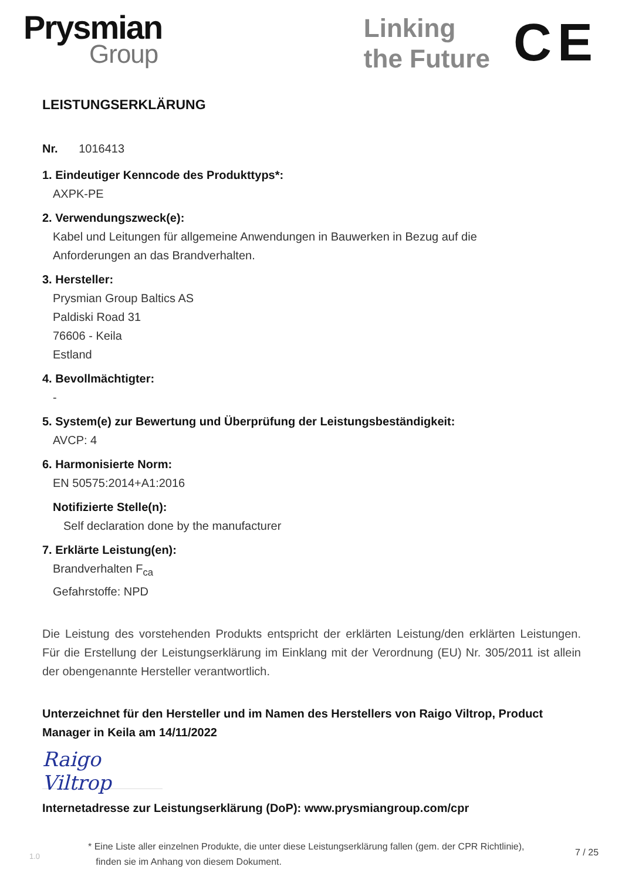Prysmian
Group
Linking
the Future
CE
LEISTUNGSERKLÄRUNG
Nr. 1016413
1. Eindeutiger Kenncode des Produkttyps*:
AXPK-PE
2. Verwendungszweck(e):
Kabel und Leitungen für allgemeine Anwendungen in Bauwerken in Bezug auf die
Anforderungen an das Brandverhalten.
3. Hersteller:
Prysmian Group Baltics AS
Paldiski Road 31
76606 - Keila
Estland
4. Bevollmächtigter:
-
5. System(e) zur Bewertung und Überprüfung der Leistungsbeständigkeit:
AVCP: 4
6. Harmonisierte Norm:
EN 50575:2014+A1:2016
Notifizierte Stelle(n):
Self declaration done by the manufacturer
7. Erklärte Leistung(en):
Brandverhalten F<sub>ca</sub>
Gefahrstoffe: NPD
Die Leistung des vorstehenden Produkts entspricht der erklärten Leistung/den erklärten Leistungen. Für die Erstellung der Leistungserklärung im Einklang mit der Verordnung (EU) Nr. 305/2011 ist allein der obengenannte Hersteller verantwortlich.
Unterzeichnet für den Hersteller und im Namen des Herstellers von Raigo Viltrop, Product Manager in Keila am 14/11/2022
Raigo Viltrop
Internetadresse zur Leistungserklärung (DoP): www.prysmiangroup.com/cpr
1.0
* Eine Liste aller einzelnen Produkte, die unter diese Leistungserklärung fallen (gem. der CPR Richtlinie),
finden sie im Anhang von diesem Dokument.
7 / 25